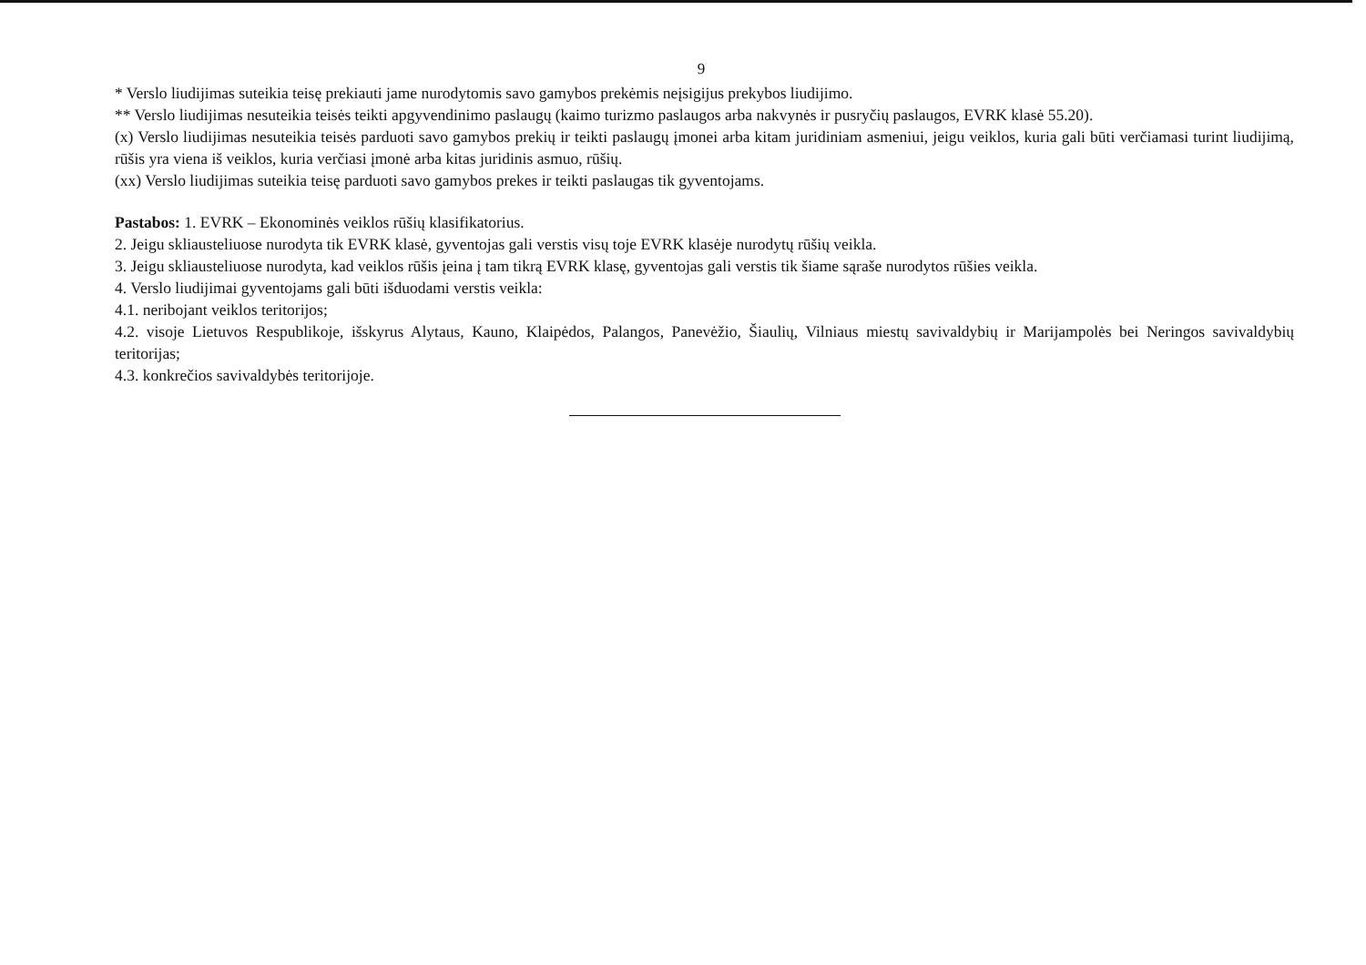9
* Verslo liudijimas suteikia teisę prekiauti jame nurodytomis savo gamybos prekėmis neįsigijus prekybos liudijimo.
** Verslo liudijimas nesuteikia teisės teikti apgyvendinimo paslaugų (kaimo turizmo paslaugos arba nakvynės ir pusryčių paslaugos, EVRK klasė 55.20).
(x) Verslo liudijimas nesuteikia teisės parduoti savo gamybos prekių ir teikti paslaugų įmonei arba kitam juridiniam asmeniui, jeigu veiklos, kuria gali būti verčiamasi turint liudijimą, rūšis yra viena iš veiklos, kuria verčiasi įmonė arba kitas juridinis asmuo, rūšių.
(xx) Verslo liudijimas suteikia teisę parduoti savo gamybos prekes ir teikti paslaugas tik gyventojams.
Pastabos: 1. EVRK – Ekonominės veiklos rūšių klasifikatorius.
2. Jeigu skliausteliuose nurodyta tik EVRK klasė, gyventojas gali verstis visų toje EVRK klasėje nurodytų rūšių veikla.
3. Jeigu skliausteliuose nurodyta, kad veiklos rūšis įeina į tam tikrą EVRK klasę, gyventojas gali verstis tik šiame sąraše nurodytos rūšies veikla.
4. Verslo liudijimai gyventojams gali būti išduodami verstis veikla:
4.1. neribojant veiklos teritorijos;
4.2. visoje Lietuvos Respublikoje, išskyrus Alytaus, Kauno, Klaipėdos, Palangos, Panevėžio, Šiaulių, Vilniaus miestų savivaldybių ir Marijampolės bei Neringos savivaldybių teritorijas;
4.3. konkrečios savivaldybės teritorijoje.